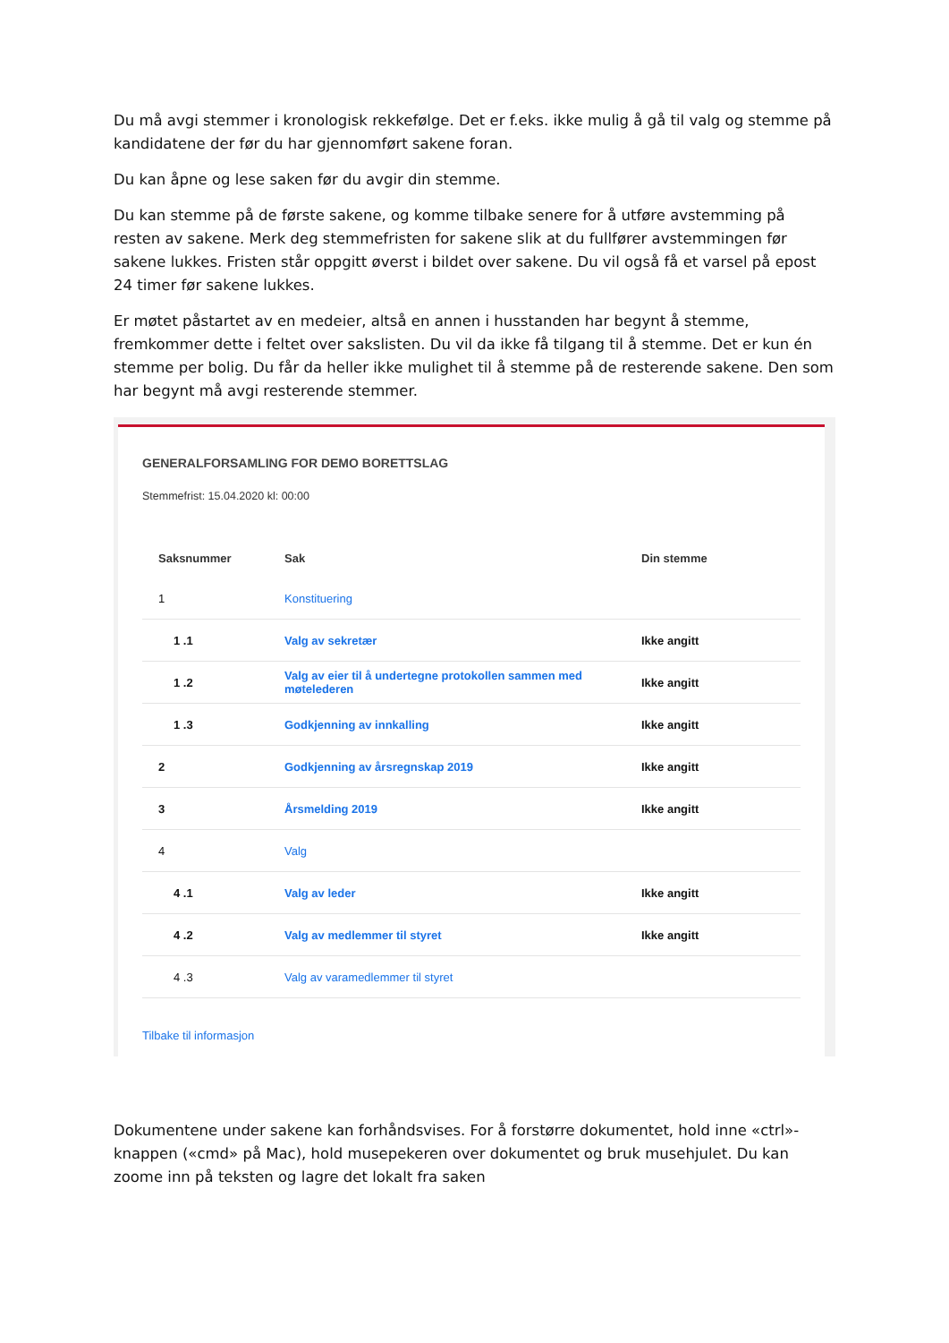Du må avgi stemmer i kronologisk rekkefølge. Det er f.eks. ikke mulig å gå til valg og stemme på kandidatene der før du har gjennomført sakene foran.
Du kan åpne og lese saken før du avgir din stemme.
Du kan stemme på de første sakene, og komme tilbake senere for å utføre avstemming på resten av sakene. Merk deg stemmefristen for sakene slik at du fullfører avstemmingen før sakene lukkes. Fristen står oppgitt øverst i bildet over sakene. Du vil også få et varsel på epost 24 timer før sakene lukkes.
Er møtet påstartet av en medeier, altså en annen i husstanden har begynt å stemme, fremkommer dette i feltet over sakslisten. Du vil da ikke få tilgang til å stemme. Det er kun én stemme per bolig. Du får da heller ikke mulighet til å stemme på de resterende sakene. Den som har begynt må avgi resterende stemmer.
GENERALFORSAMLING FOR DEMO BORETTSLAG
Stemmefrist: 15.04.2020 kl: 00:00
| Saksnummer | Sak | Din stemme |
| --- | --- | --- |
| 1 | Konstituering | |
| 1 .1 | Valg av sekretær | Ikke angitt |
| 1 .2 | Valg av eier til å undertegne protokollen sammen med møtelederen | Ikke angitt |
| 1 .3 | Godkjenning av innkalling | Ikke angitt |
| 2 | Godkjenning av årsregnskap 2019 | Ikke angitt |
| 3 | Årsmelding 2019 | Ikke angitt |
| 4 | Valg | |
| 4 .1 | Valg av leder | Ikke angitt |
| 4 .2 | Valg av medlemmer til styret | Ikke angitt |
| 4 .3 | Valg av varamedlemmer til styret | |
Tilbake til informasjon
Dokumentene under sakene kan forhåndsvises. For å forstørre dokumentet, hold inne «ctrl»-knappen («cmd» på Mac), hold musepekeren over dokumentet og bruk musehjulet. Du kan zoome inn på teksten og lagre det lokalt fra saken